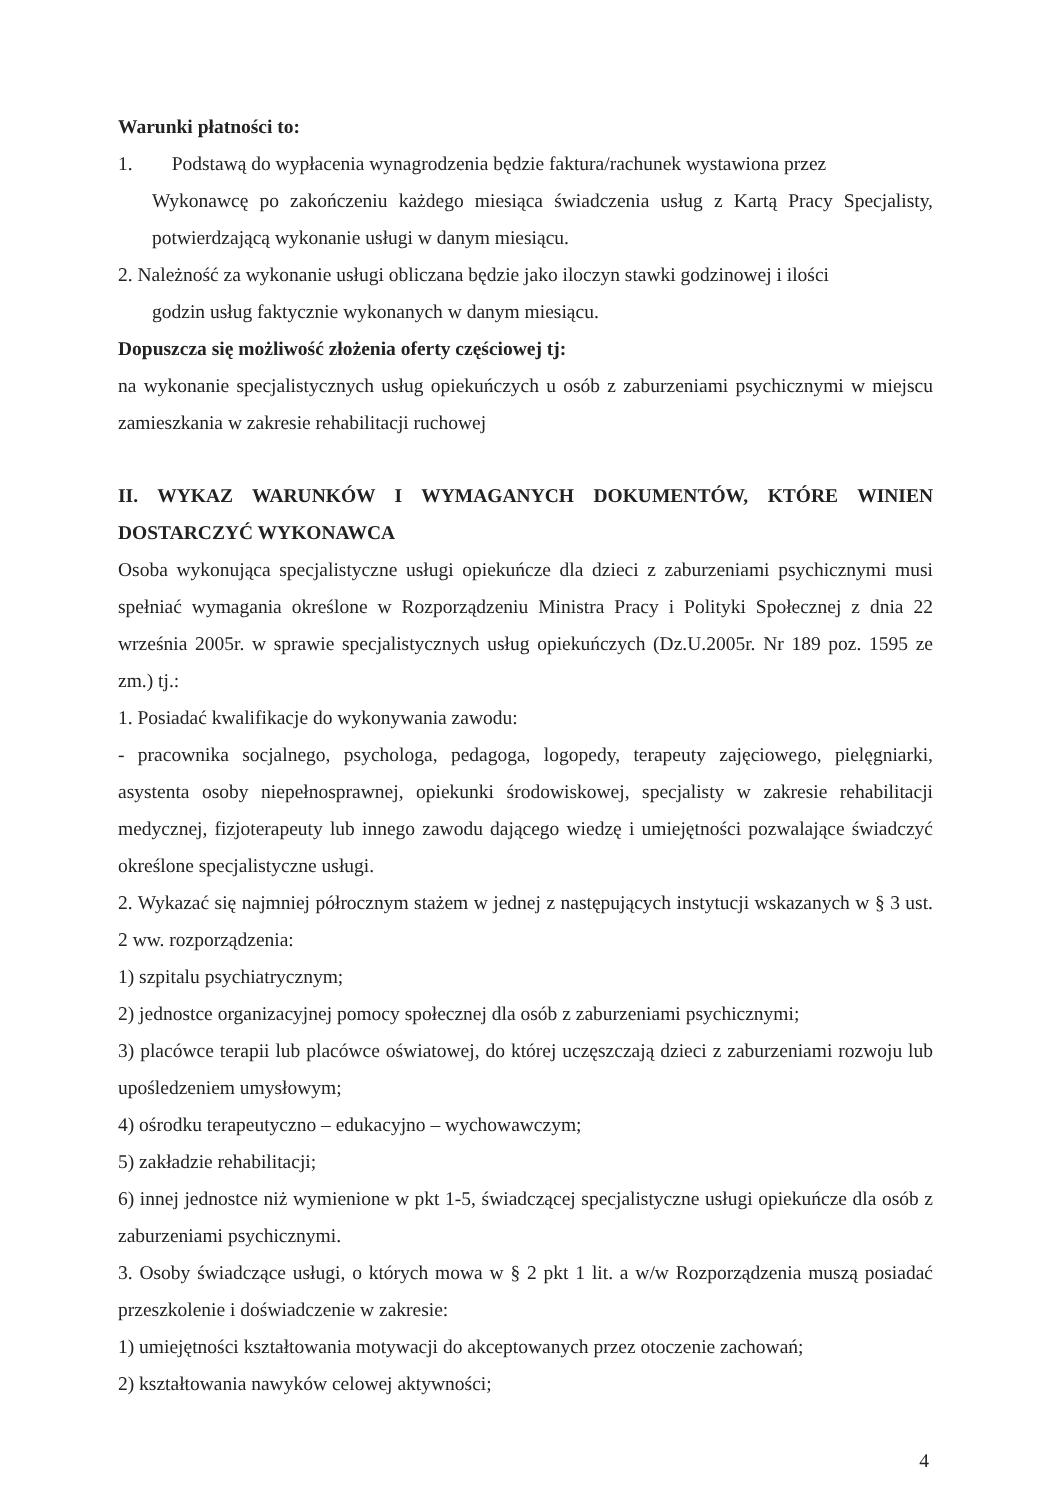Warunki płatności to:
1. Podstawą do wypłacenia wynagrodzenia będzie faktura/rachunek wystawiona przez
Wykonawcę po zakończeniu każdego miesiąca świadczenia usług z Kartą Pracy Specjalisty, potwierdzającą wykonanie usługi w danym miesiącu.
2. Należność za wykonanie usługi obliczana będzie jako iloczyn stawki godzinowej i ilości
godzin usług faktycznie wykonanych w danym miesiącu.
Dopuszcza się możliwość złożenia oferty częściowej tj:
na wykonanie specjalistycznych usług opiekuńczych u osób z zaburzeniami psychicznymi w miejscu zamieszkania w zakresie rehabilitacji ruchowej
II. WYKAZ WARUNKÓW I WYMAGANYCH DOKUMENTÓW, KTÓRE WINIEN DOSTARCZYĆ WYKONAWCA
Osoba wykonująca specjalistyczne usługi opiekuńcze dla dzieci z zaburzeniami psychicznymi musi spełniać wymagania określone w Rozporządzeniu Ministra Pracy i Polityki Społecznej z dnia 22 września 2005r. w sprawie specjalistycznych usług opiekuńczych (Dz.U.2005r. Nr 189 poz. 1595 ze zm.) tj.:
1. Posiadać kwalifikacje do wykonywania zawodu:
- pracownika socjalnego, psychologa, pedagoga, logopedy, terapeuty zajęciowego, pielęgniarki, asystenta osoby niepełnosprawnej, opiekunki środowiskowej, specjalisty w zakresie rehabilitacji medycznej, fizjoterapeuty lub innego zawodu dającego wiedzę i umiejętności pozwalające świadczyć określone specjalistyczne usługi.
2. Wykazać się najmniej półrocznym stażem w jednej z następujących instytucji wskazanych w § 3 ust. 2 ww. rozporządzenia:
1) szpitalu psychiatrycznym;
2) jednostce organizacyjnej pomocy społecznej dla osób z zaburzeniami psychicznymi;
3) placówce terapii lub placówce oświatowej, do której uczęszczają dzieci z zaburzeniami rozwoju lub upośledzeniem umysłowym;
4) ośrodku terapeutyczno – edukacyjno – wychowawczym;
5) zakładzie rehabilitacji;
6) innej jednostce niż wymienione w pkt 1-5, świadczącej specjalistyczne usługi opiekuńcze dla osób z zaburzeniami psychicznymi.
3. Osoby świadczące usługi, o których mowa w § 2 pkt 1 lit. a w/w Rozporządzenia muszą posiadać przeszkolenie i doświadczenie w zakresie:
1) umiejętności kształtowania motywacji do akceptowanych przez otoczenie zachowań;
2) kształtowania nawyków celowej aktywności;
4